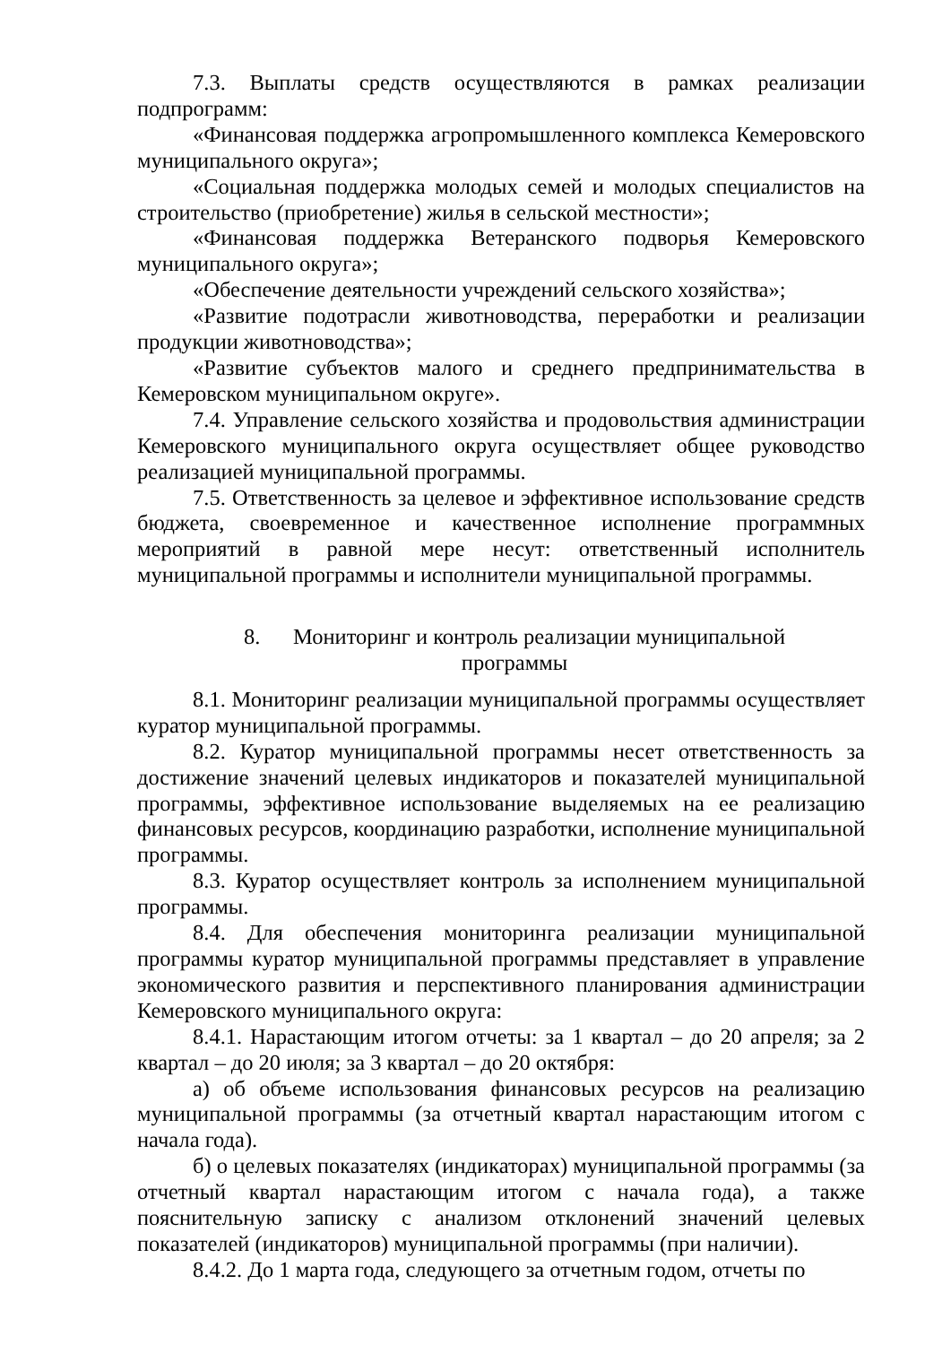7.3. Выплаты средств осуществляются в рамках реализации подпрограмм:
«Финансовая поддержка агропромышленного комплекса Кемеровского муниципального округа»;
«Социальная поддержка молодых семей и молодых специалистов на строительство (приобретение) жилья в сельской местности»;
«Финансовая поддержка Ветеранского подворья Кемеровского муниципального округа»;
«Обеспечение деятельности учреждений сельского хозяйства»;
«Развитие подотрасли животноводства, переработки и реализации продукции животноводства»;
«Развитие субъектов малого и среднего предпринимательства в Кемеровском муниципальном округе».
7.4. Управление сельского хозяйства и продовольствия администрации Кемеровского муниципального округа осуществляет общее руководство реализацией муниципальной программы.
7.5. Ответственность за целевое и эффективное использование средств бюджета, своевременное и качественное исполнение программных мероприятий в равной мере несут: ответственный исполнитель муниципальной программы и исполнители муниципальной программы.
8. Мониторинг и контроль реализации муниципальной
программы
8.1. Мониторинг реализации муниципальной программы осуществляет куратор муниципальной программы.
8.2. Куратор муниципальной программы несет ответственность за достижение значений целевых индикаторов и показателей муниципальной программы, эффективное использование выделяемых на ее реализацию финансовых ресурсов, координацию разработки, исполнение муниципальной программы.
8.3. Куратор осуществляет контроль за исполнением муниципальной программы.
8.4. Для обеспечения мониторинга реализации муниципальной программы куратор муниципальной программы представляет в управление экономического развития и перспективного планирования администрации Кемеровского муниципального округа:
8.4.1. Нарастающим итогом отчеты: за 1 квартал – до 20 апреля; за 2 квартал – до 20 июля; за 3 квартал – до 20 октября:
а) об объеме использования финансовых ресурсов на реализацию муниципальной программы (за отчетный квартал нарастающим итогом с начала года).
б) о целевых показателях (индикаторах) муниципальной программы (за отчетный квартал нарастающим итогом с начала года), а также пояснительную записку с анализом отклонений значений целевых показателей (индикаторов) муниципальной программы (при наличии).
8.4.2. До 1 марта года, следующего за отчетным годом, отчеты по